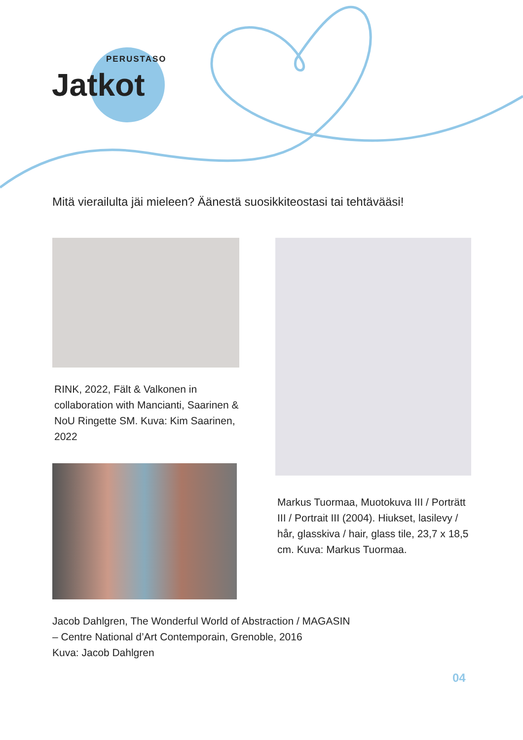PERUSTASO
Jatkot
Mitä vierailulta jäi mieleen? Äänestä suosikkiteostasi tai tehtävääsi!
RINK, 2022, Fält & Valkonen in collaboration with Mancianti, Saarinen & NoU Ringette SM. Kuva: Kim Saarinen, 2022
Markus Tuormaa, Muotokuva III / Porträtt III / Portrait III (2004). Hiukset, lasilevy / hår, glasskiva / hair, glass tile, 23,7 x 18,5 cm. Kuva: Markus Tuormaa.
Jacob Dahlgren, The Wonderful World of Abstraction / MAGASIN
– Centre National d’Art Contemporain, Grenoble, 2016
Kuva: Jacob Dahlgren
04